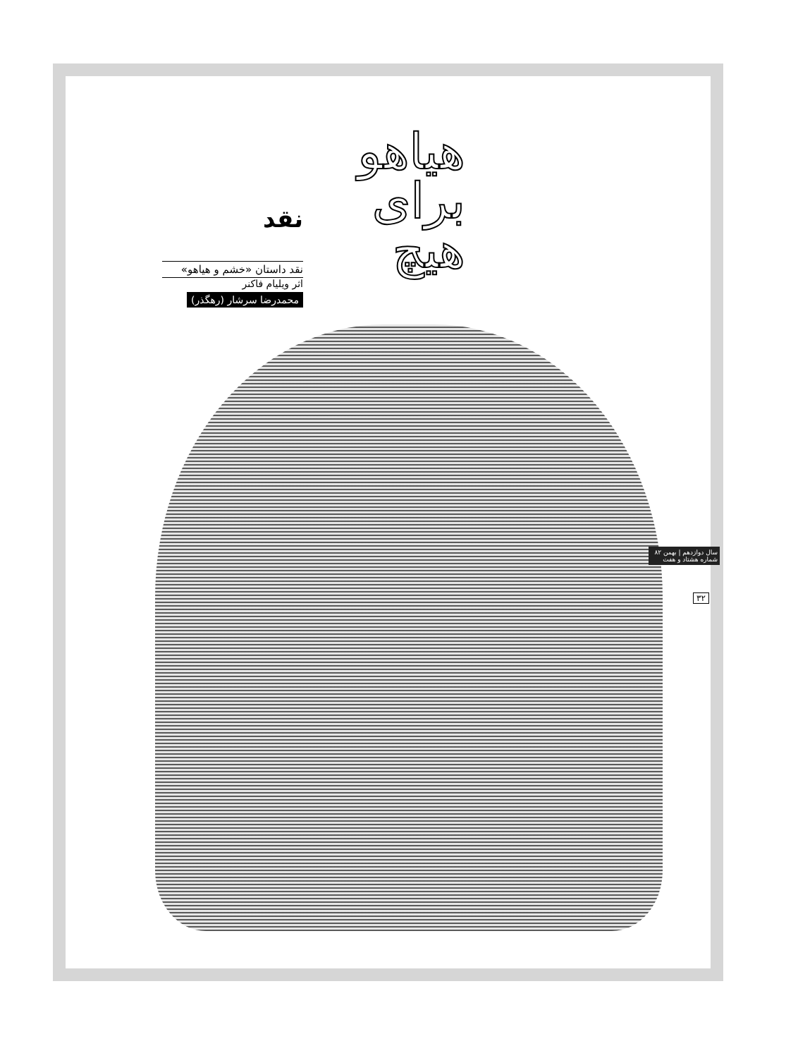هیاهو برای هیچ
نقد
نقد داستان «خشم و هیاهو»
اثر ویلیام فاکنر
محمدرضا سرشار (رهگذر)
سال دوازدهم | بهمن ۸۲ شماره هشتاد و هفت
۳۲